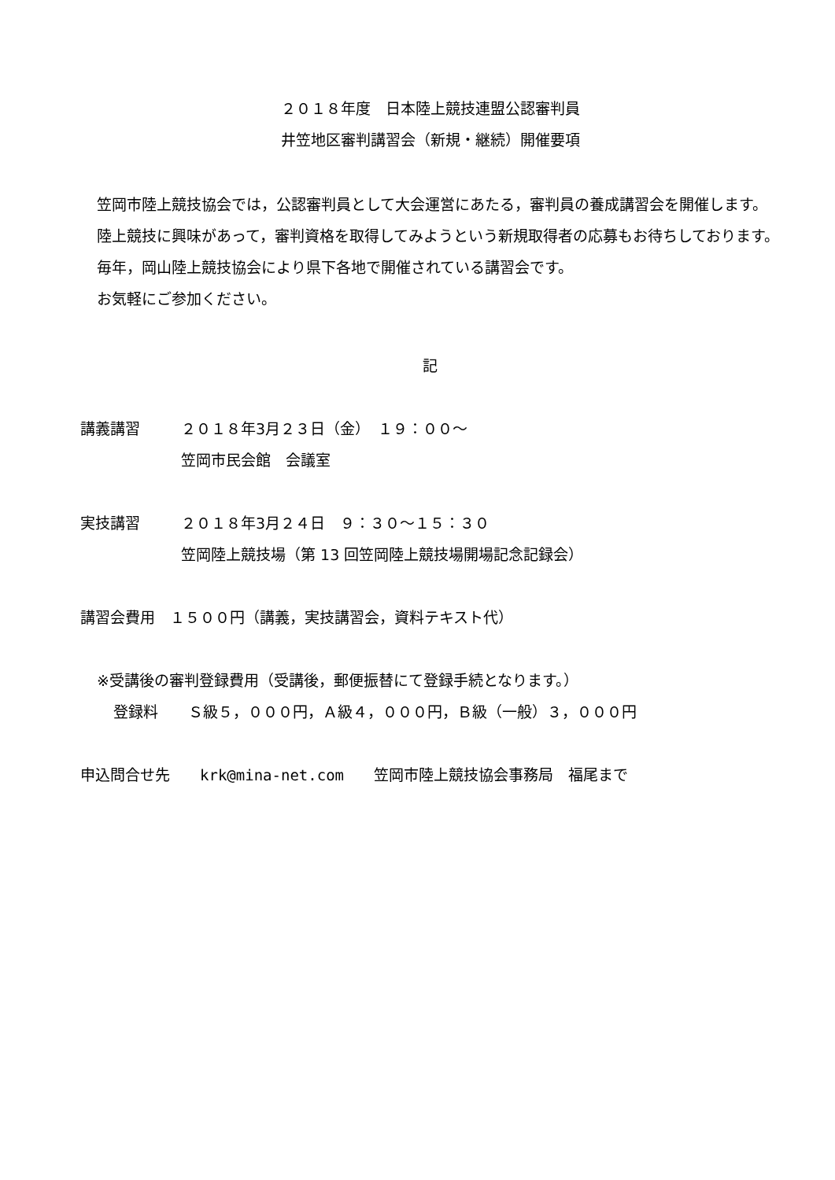２０１８年度　日本陸上競技連盟公認審判員
井笠地区審判講習会（新規・継続）開催要項
笠岡市陸上競技協会では，公認審判員として大会運営にあたる，審判員の養成講習会を開催します。
陸上競技に興味があって，審判資格を取得してみようという新規取得者の応募もお待ちしております。
毎年，岡山陸上競技協会により県下各地で開催されている講習会です。
お気軽にご参加ください。
記
講義講習 ２０１８年3月２３日（金）　１９：００～
笠岡市民会館　会議室
実技講習 ２０１８年3月２４日　９：３０～１５：３０
笠岡陸上競技場（第 13 回笠岡陸上競技場開場記念記録会）
講習会費用　１５００円（講義，実技講習会，資料テキスト代）
※受講後の審判登録費用（受講後，郵便振替にて登録手続となります。）
登録料　　Ｓ級５，０００円，Ａ級４，０００円，Ｂ級（一般）３，０００円
申込問合せ先　　krk@mina-net.com　　笠岡市陸上競技協会事務局　福尾まで